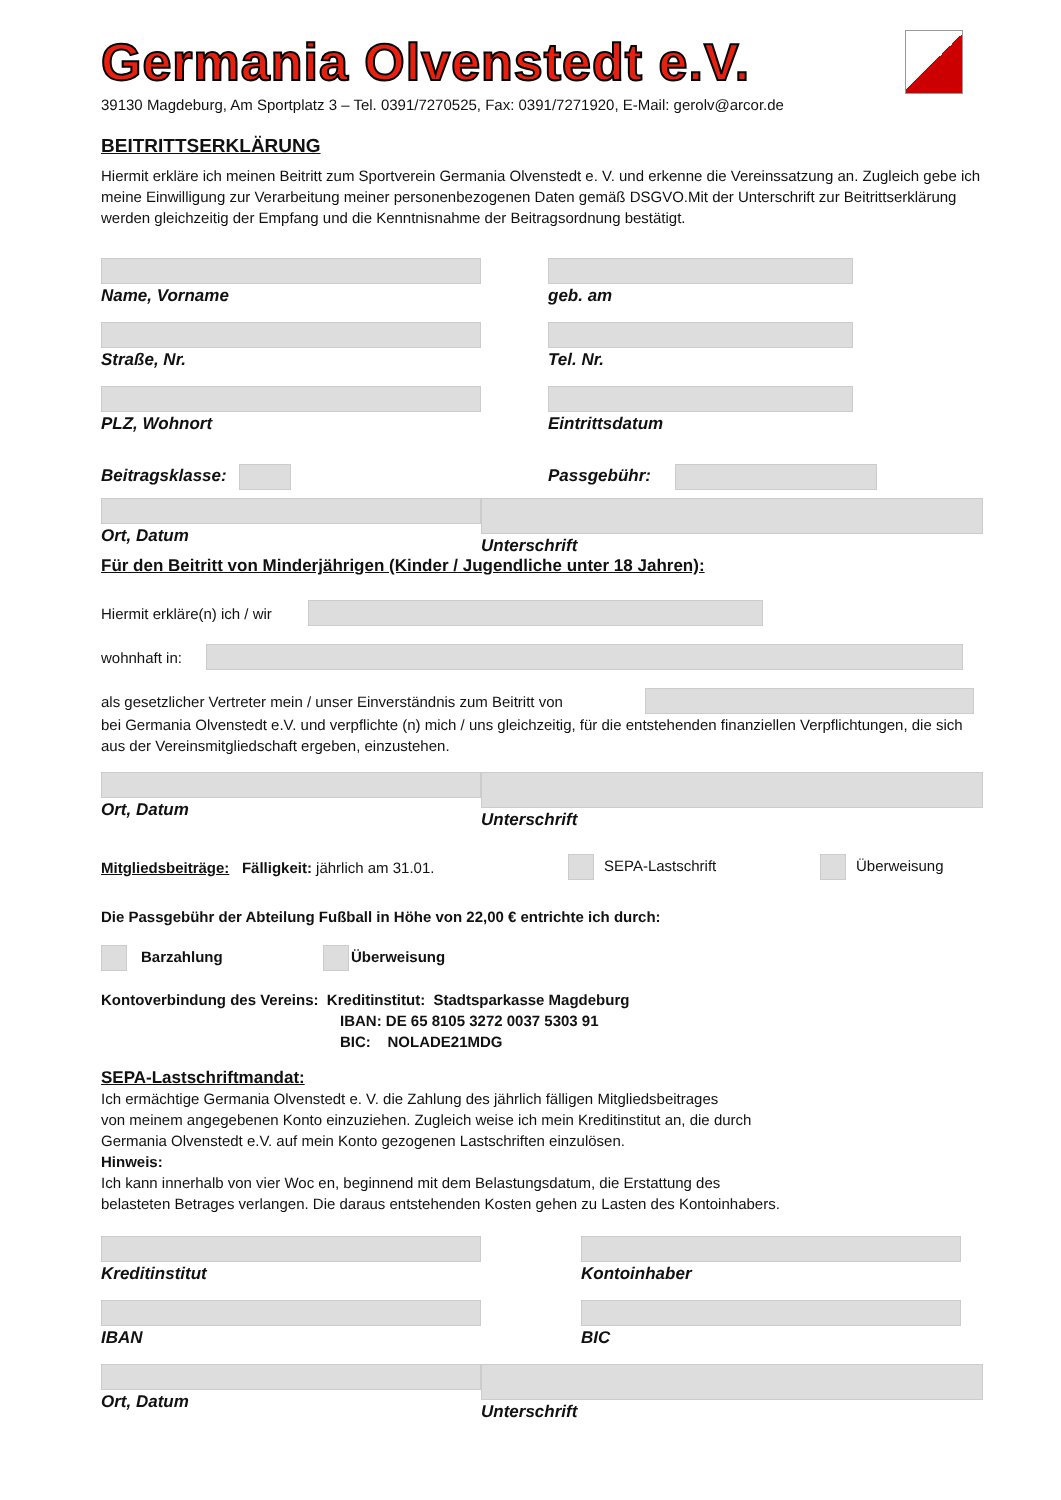Germania Olvenstedt e.V.
39130 Magdeburg, Am Sportplatz 3 – Tel. 0391/7270525, Fax: 0391/7271920, E-Mail: gerolv@arcor.de
BEITRITTSERKLÄRUNG
Hiermit erkläre ich meinen Beitritt zum Sportverein Germania Olvenstedt e. V. und erkenne die Vereinssatzung an. Zugleich gebe ich meine Einwilligung zur Verarbeitung meiner personenbezogenen Daten gemäß DSGVO.Mit der Unterschrift zur Beitrittserklärung werden gleichzeitig der Empfang und die Kenntnisnahme der Beitragsordnung bestätigt.
Name, Vorname geb. am
Straße, Nr. Tel. Nr.
PLZ, Wohnort Eintrittsdatum
Beitragsklasse: Passgebühr:
Ort, Datum Unterschrift
Für den Beitritt von Minderjährigen (Kinder / Jugendliche unter 18 Jahren):
Hiermit erkläre(n) ich / wir
wohnhaft in:
als gesetzlicher Vertreter mein / unser Einverständnis zum Beitritt von
bei Germania Olvenstedt e.V. und verpflichte (n) mich / uns gleichzeitig, für die entstehenden finanziellen Verpflichtungen, die sich aus der Vereinsmitgliedschaft ergeben, einzustehen.
Ort, Datum Unterschrift
Mitgliedsbeiträge: Fälligkeit: jährlich am 31.01. SEPA-Lastschrift Überweisung
Die Passgebühr der Abteilung Fußball in Höhe von 22,00 € entrichte ich durch:
Barzahlung Überweisung
Kontoverbindung des Vereins: Kreditinstitut: Stadtsparkasse Magdeburg
IBAN: DE 65 8105 3272 0037 5303 91
BIC: NOLADE21MDG
SEPA-Lastschriftmandat:
Ich ermächtige Germania Olvenstedt e. V. die Zahlung des jährlich fälligen Mitgliedsbeitrages
von meinem angegebenen Konto einzuziehen. Zugleich weise ich mein Kreditinstitut an, die durch
Germania Olvenstedt e.V. auf mein Konto gezogenen Lastschriften einzulösen.
Hinweis:
Ich kann innerhalb von vier Woc en, beginnend mit dem Belastungsdatum, die Erstattung des
belasteten Betrages verlangen. Die daraus entstehenden Kosten gehen zu Lasten des Kontoinhabers.
Kreditinstitut Kontoinhaber
IBAN BIC
Ort, Datum Unterschrift